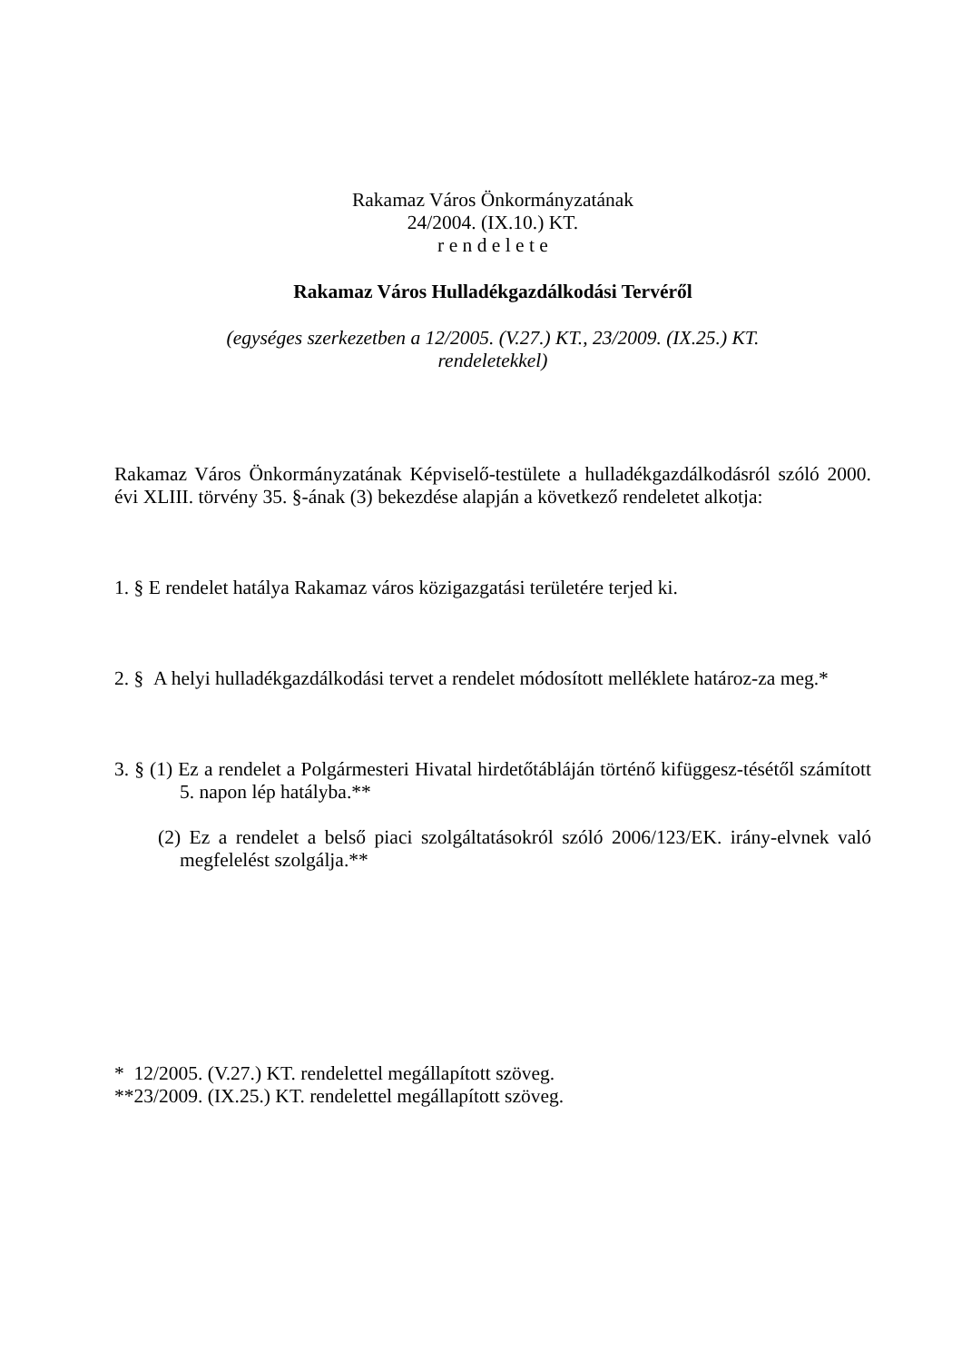Rakamaz Város Önkormányzatának
24/2004. (IX.10.) KT.
r e n d e l e t e
Rakamaz Város Hulladékgazdálkodási Tervéről
(egységes szerkezetben a 12/2005. (V.27.) KT., 23/2009. (IX.25.) KT.
rendeletekkel)
Rakamaz Város Önkormányzatának Képviselő-testülete a hulladékgazdálkodásról szóló 2000. évi XLIII. törvény 35. §-ának (3) bekezdése alapján a következő rendeletet alkotja:
1. § E rendelet hatálya Rakamaz város közigazgatási területére terjed ki.
2. § A helyi hulladékgazdálkodási tervet a rendelet módosított melléklete határoz-za meg.*
3. § (1) Ez a rendelet a Polgármesteri Hivatal hirdetőtábláján történő kifüggesz-tésétől számított 5. napon lép hatályba.**
(2) Ez a rendelet a belső piaci szolgáltatásokról szóló 2006/123/EK. irány-elvnek való megfelelést szolgálja.**
* 12/2005. (V.27.) KT. rendelettel megállapított szöveg.
**23/2009. (IX.25.) KT. rendelettel megállapított szöveg.